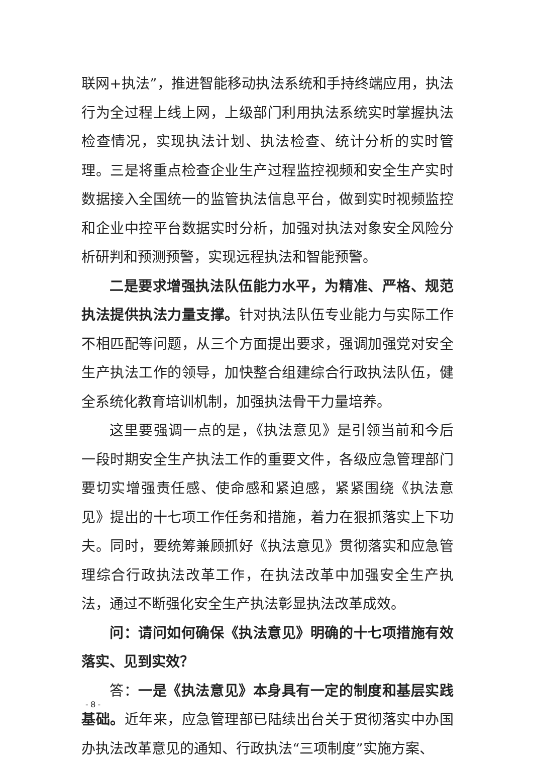联网+执法”，推进智能移动执法系统和手持终端应用，执法行为全过程上线上网，上级部门利用执法系统实时掌握执法检查情况，实现执法计划、执法检查、统计分析的实时管理。三是将重点检查企业生产过程监控视频和安全生产实时数据接入全国统一的监管执法信息平台，做到实时视频监控和企业中控平台数据实时分析，加强对执法对象安全风险分析研判和预测预警，实现远程执法和智能预警。
二是要求增强执法队伍能力水平，为精准、严格、规范执法提供执法力量支撑。针对执法队伍专业能力与实际工作不相匹配等问题，从三个方面提出要求，强调加强党对安全生产执法工作的领导，加快整合组建综合行政执法队伍，健全系统化教育培训机制，加强执法骨干力量培养。
这里要强调一点的是，《执法意见》是引领当前和今后一段时期安全生产执法工作的重要文件，各级应急管理部门要切实增强责任感、使命感和紧迫感，紧紧围绕《执法意见》提出的十七项工作任务和措施，着力在狠抓落实上下功夫。同时，要统筹兼顾抓好《执法意见》贯彻落实和应急管理综合行政执法改革工作，在执法改革中加强安全生产执法，通过不断强化安全生产执法彰显执法改革成效。
问：请问如何确保《执法意见》明确的十七项措施有效落实、见到实效？
答：一是《执法意见》本身具有一定的制度和基层实践基础。近年来，应急管理部已陆续出台关于贯彻落实中办国办执法改革意见的通知、行政执法“三项制度”实施方案、
- 8 -